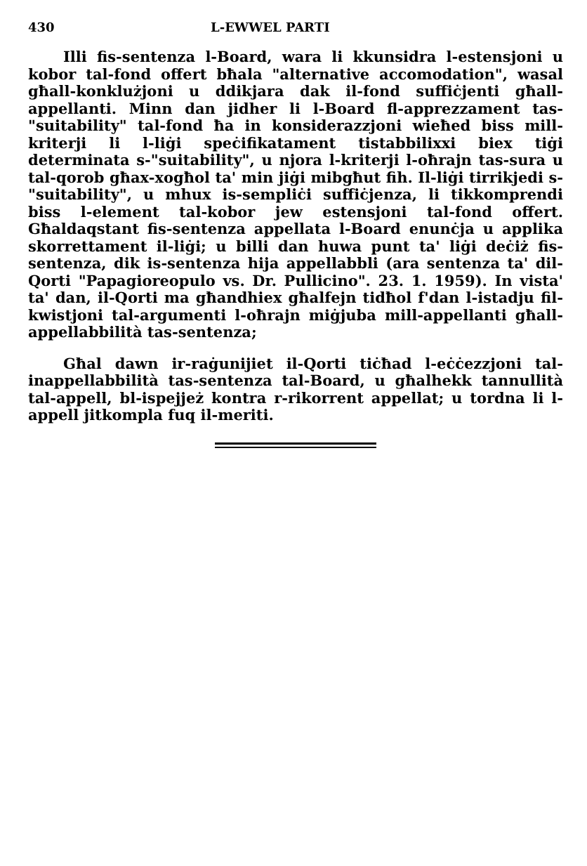430 L-EWWEL PARTI
Illi fis-sentenza l-Board, wara li kkunsidra l-estensjoni u kobor tal-fond offert bħala "alternative accomodation", wasal għall-konklużjoni u ddikjara dak il-fond suffiċjenti għall-appellanti. Minn dan jidher li l-Board fl-apprezzament tas-"suitability" tal-fond ħa in konsiderazzjoni wieħed biss mill-kriterji li l-liġi speċifikatament tistabbilixxi biex tiġi determinata s-"suitability", u njora l-kriterji l-oħrajn tas-sura u tal-qorob għax-xogħol ta' min jiġi mibgħut fih. Il-liġi tirrikjedi s-"suitability", u mhux is-sempliċi suffiċjenza, li tikkomprendi biss l-element tal-kobor jew estensjoni tal-fond offert. Għaldaqstant fis-sentenza appellata l-Board enunċja u applika skorrettament il-liġi; u billi dan huwa punt ta' liġi deċiż fis-sentenza, dik is-sentenza hija appellabbli (ara sentenza ta' dil-Qorti "Papagioreopulo vs. Dr. Pullicino". 23. 1. 1959). In vista' ta' dan, il-Qorti ma għandhiex għalfejn tidħol f'dan l-istadju fil-kwistjoni tal-argumenti l-oħrajn miġjuba mill-appellanti għall-appellabbilità tas-sentenza;
Għal dawn ir-raġunijiet il-Qorti tiċħad l-eċċezzjoni tal-inappellabbilità tas-sentenza tal-Board, u għalhekk tannullità tal-appell, bl-ispejjeż kontra r-rikorrent appellat; u tordna li l-appell jitkompla fuq il-meriti.